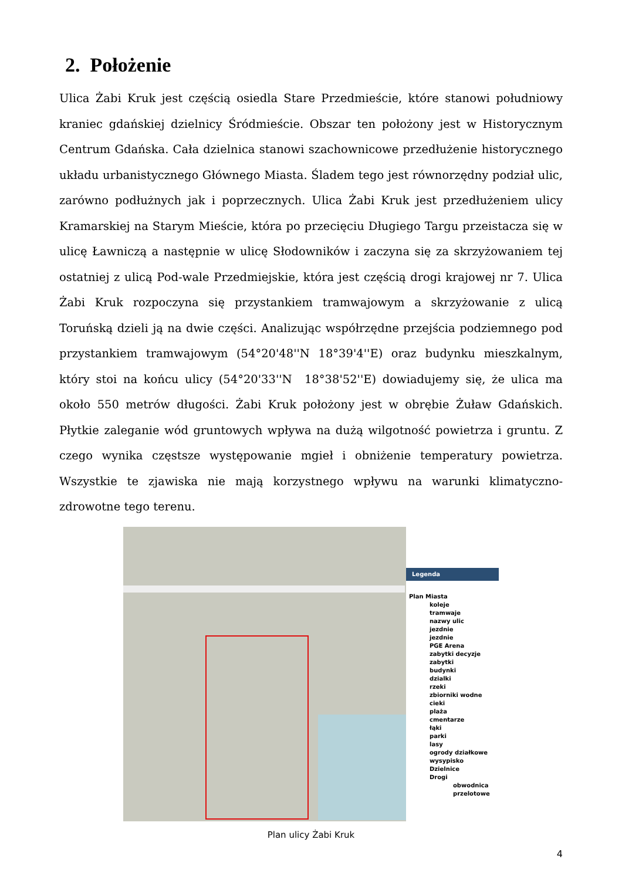2. Położenie
Ulica Żabi Kruk jest częścią osiedla Stare Przedmieście, które stanowi południowy kraniec gdańskiej dzielnicy Śródmieście. Obszar ten położony jest w Historycznym Centrum Gdańska. Cała dzielnica stanowi szachownicowe przedłużenie historycznego układu urbanistycznego Głównego Miasta. Śladem tego jest równorzędny podział ulic, zarówno podłużnych jak i poprzecznych. Ulica Żabi Kruk jest przedłużeniem ulicy Kramarskiej na Starym Mieście, która po przecięciu Długiego Targu przeistacza się w ulicę Ławniczą a następnie w ulicę Słodowników i zaczyna się za skrzyżowaniem tej ostatniej z ulicą Pod-wale Przedmiejskie, która jest częścią drogi krajowej nr 7. Ulica Żabi Kruk rozpoczyna się przystankiem tramwajowym a skrzyżowanie z ulicą Toruńską dzieli ją na dwie części. Analizując współrzędne przejścia podziemnego pod przystankiem tramwajowym (54°20'48''N 18°39'4''E) oraz budynku mieszkalnym, który stoi na końcu ulicy (54°20'33''N 18°38'52''E) dowiadujemy się, że ulica ma około 550 metrów długości. Żabi Kruk położony jest w obrębie Żuław Gdańskich. Płytkie zaleganie wód gruntowych wpływa na dużą wilgotność powietrza i gruntu. Z czego wynika częstsze występowanie mgieł i obniżenie temperatury powietrza. Wszystkie te zjawiska nie mają korzystnego wpływu na warunki klimatyczno-zdrowotne tego terenu.
Legenda
Plan Miasta
koleje
tramwaje
nazwy ulic
jezdnie
jezdnie
PGE Arena
zabytki decyzje
zabytki
budynki
dzialki
rzeki
zbiorniki wodne
cieki
plaża
cmentarze
łąki
parki
lasy
ogrody działkowe
wysypisko
Dzielnice
Drogi
obwodnica
przelotowe
Plan ulicy Żabi Kruk
4